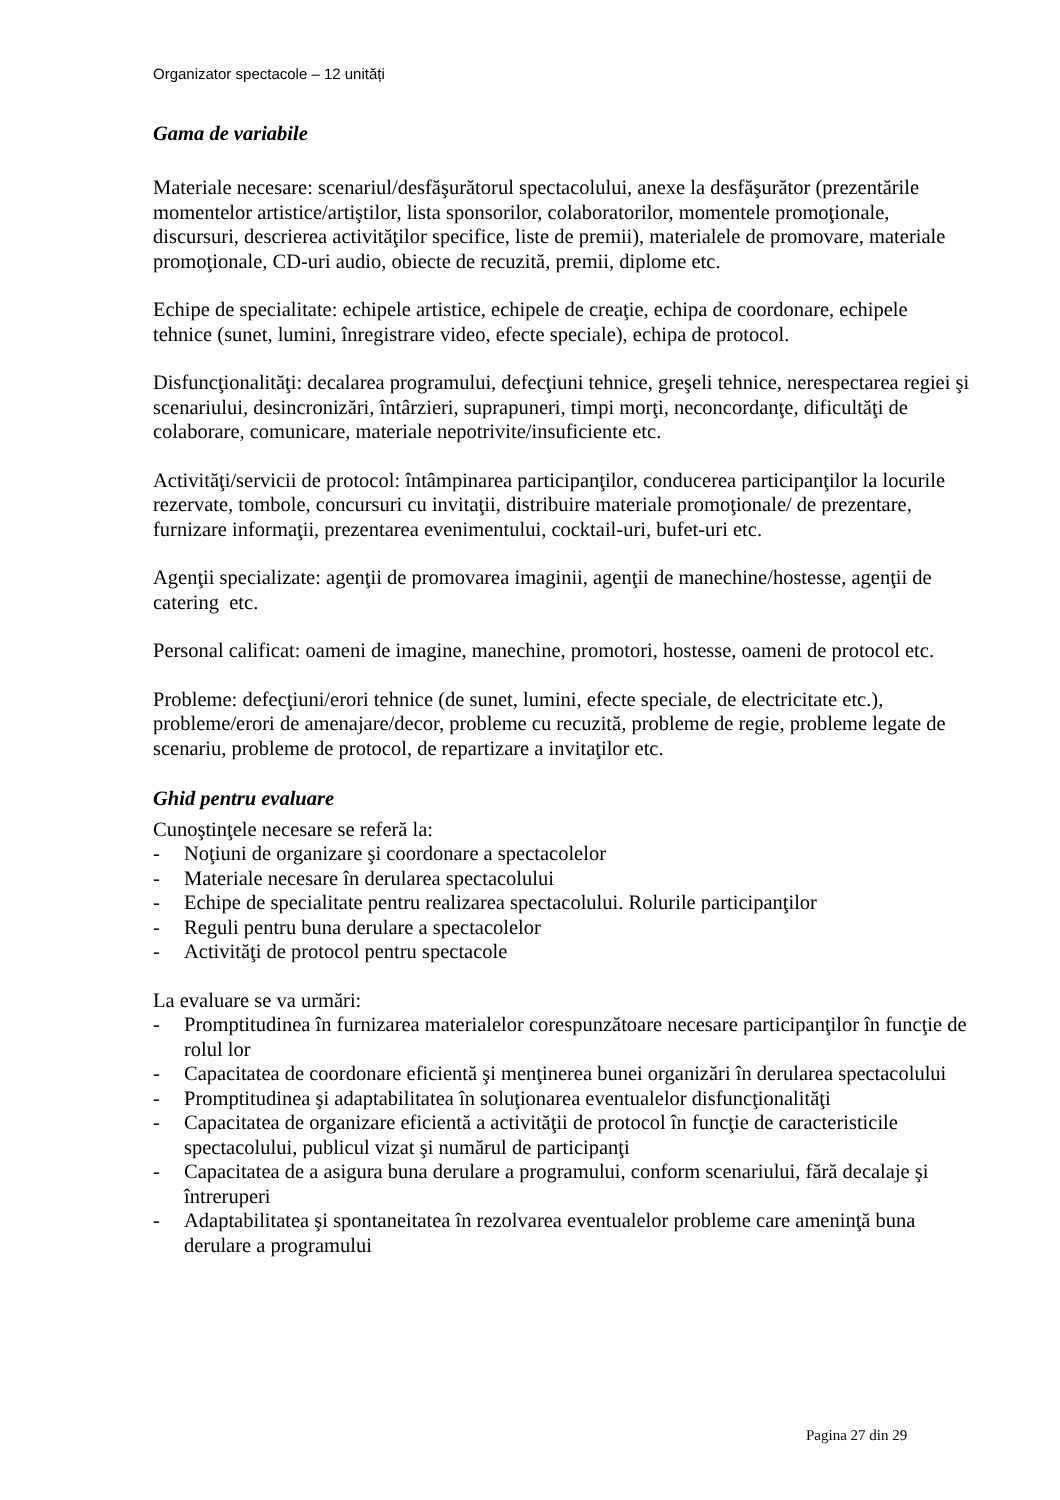Organizator spectacole – 12 unități
Gama de variabile
Materiale necesare: scenariul/desfăşurătorul spectacolului, anexe la desfăşurător (prezentările momentelor artistice/artiştilor, lista sponsorilor, colaboratorilor, momentele promoţionale, discursuri, descrierea activităţilor specifice, liste de premii), materialele de promovare, materiale promoţionale, CD-uri audio, obiecte de recuzită, premii, diplome etc.
Echipe de specialitate: echipele artistice, echipele de creaţie, echipa de coordonare, echipele tehnice (sunet, lumini, înregistrare video, efecte speciale), echipa de protocol.
Disfuncţionalităţi: decalarea programului, defecţiuni tehnice, greşeli tehnice, nerespectarea regiei şi scenariului, desincronizări, întârzieri, suprapuneri, timpi morţi, neconcordanţe, dificultăţi de colaborare, comunicare, materiale nepotrivite/insuficiente etc.
Activităţi/servicii de protocol: întâmpinarea participanţilor, conducerea participanţilor la locurile rezervate, tombole, concursuri cu invitaţii, distribuire materiale promoţionale/ de prezentare, furnizare informaţii, prezentarea evenimentului, cocktail-uri, bufet-uri etc.
Agenţii specializate: agenţii de promovarea imaginii, agenţii de manechine/hostesse, agenţii de catering etc.
Personal calificat: oameni de imagine, manechine, promotori, hostesse, oameni de protocol etc.
Probleme: defecţiuni/erori tehnice (de sunet, lumini, efecte speciale, de electricitate etc.), probleme/erori de amenajare/decor, probleme cu recuzită, probleme de regie, probleme legate de scenariu, probleme de protocol, de repartizare a invitaţilor etc.
Ghid pentru evaluare
Cunoştinţele necesare se referă la:
- Noţiuni de organizare şi coordonare a spectacolelor
- Materiale necesare în derularea spectacolului
- Echipe de specialitate pentru realizarea spectacolului. Rolurile participanţilor
- Reguli pentru buna derulare a spectacolelor
- Activităţi de protocol pentru spectacole
La evaluare se va urmări:
- Promptitudinea în furnizarea materialelor corespunzătoare necesare participanţilor în funcţie de rolul lor
- Capacitatea de coordonare eficientă şi menţinerea bunei organizări în derularea spectacolului
- Promptitudinea şi adaptabilitatea în soluţionarea eventualelor disfuncţionalităţi
- Capacitatea de organizare eficientă a activităţii de protocol în funcţie de caracteristicile spectacolului, publicul vizat şi numărul de participanţi
- Capacitatea de a asigura buna derulare a programului, conform scenariului, fără decalaje şi întreruperi
- Adaptabilitatea şi spontaneitatea în rezolvarea eventualelor probleme care ameninţă buna derulare a programului
Pagina 27 din 29